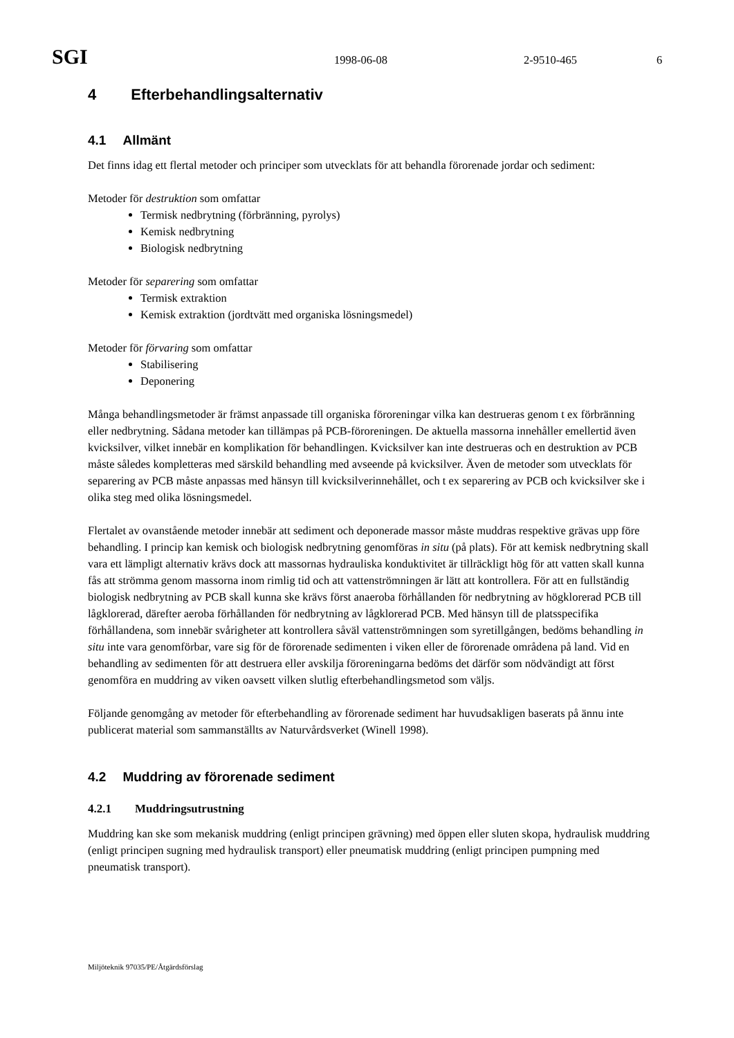SGI 1998-06-08 2-9510-465 6
4 Efterbehandlingsalternativ
4.1 Allmänt
Det finns idag ett flertal metoder och principer som utvecklats för att behandla förorenade jordar och sediment:
Metoder för destruktion som omfattar
Termisk nedbrytning (förbränning, pyrolys)
Kemisk nedbrytning
Biologisk nedbrytning
Metoder för separering som omfattar
Termisk extraktion
Kemisk extraktion (jordtvätt med organiska lösningsmedel)
Metoder för förvaring som omfattar
Stabilisering
Deponering
Många behandlingsmetoder är främst anpassade till organiska föroreningar vilka kan destrueras genom t ex förbränning eller nedbrytning. Sådana metoder kan tillämpas på PCB-föroreningen. De aktuella massorna innehåller emellertid även kvicksilver, vilket innebär en komplikation för behandlingen. Kvicksilver kan inte destrueras och en destruktion av PCB måste således kompletteras med särskild behandling med avseende på kvicksilver. Även de metoder som utvecklats för separering av PCB måste anpassas med hänsyn till kvicksilverinnehållet, och t ex separering av PCB och kvicksilver ske i olika steg med olika lösningsmedel.
Flertalet av ovanstående metoder innebär att sediment och deponerade massor måste muddras respektive grävas upp före behandling. I princip kan kemisk och biologisk nedbrytning genomföras in situ (på plats). För att kemisk nedbrytning skall vara ett lämpligt alternativ krävs dock att massornas hydrauliska konduktivitet är tillräckligt hög för att vatten skall kunna fås att strömma genom massorna inom rimlig tid och att vattenströmningen är lätt att kontrollera. För att en fullständig biologisk nedbrytning av PCB skall kunna ske krävs först anaeroba förhållanden för nedbrytning av högklorerad PCB till lågklorerad, därefter aeroba förhållanden för nedbrytning av lågklorerad PCB. Med hänsyn till de platsspecifika förhållandena, som innebär svårigheter att kontrollera såväl vattenströmningen som syretillgången, bedöms behandling in situ inte vara genomförbar, vare sig för de förorenade sedimenten i viken eller de förorenade områdena på land. Vid en behandling av sedimenten för att destruera eller avskilja föroreningarna bedöms det därför som nödvändigt att först genomföra en muddring av viken oavsett vilken slutlig efterbehandlingsmetod som väljs.
Följande genomgång av metoder för efterbehandling av förorenade sediment har huvudsakligen baserats på ännu inte publicerat material som sammanställts av Naturvårdsverket (Winell 1998).
4.2 Muddring av förorenade sediment
4.2.1 Muddringsutrustning
Muddring kan ske som mekanisk muddring (enligt principen grävning) med öppen eller sluten skopa, hydraulisk muddring (enligt principen sugning med hydraulisk transport) eller pneumatisk muddring (enligt principen pumpning med pneumatisk transport).
Miljöteknik 97035/PE/Åtgärdsförslag